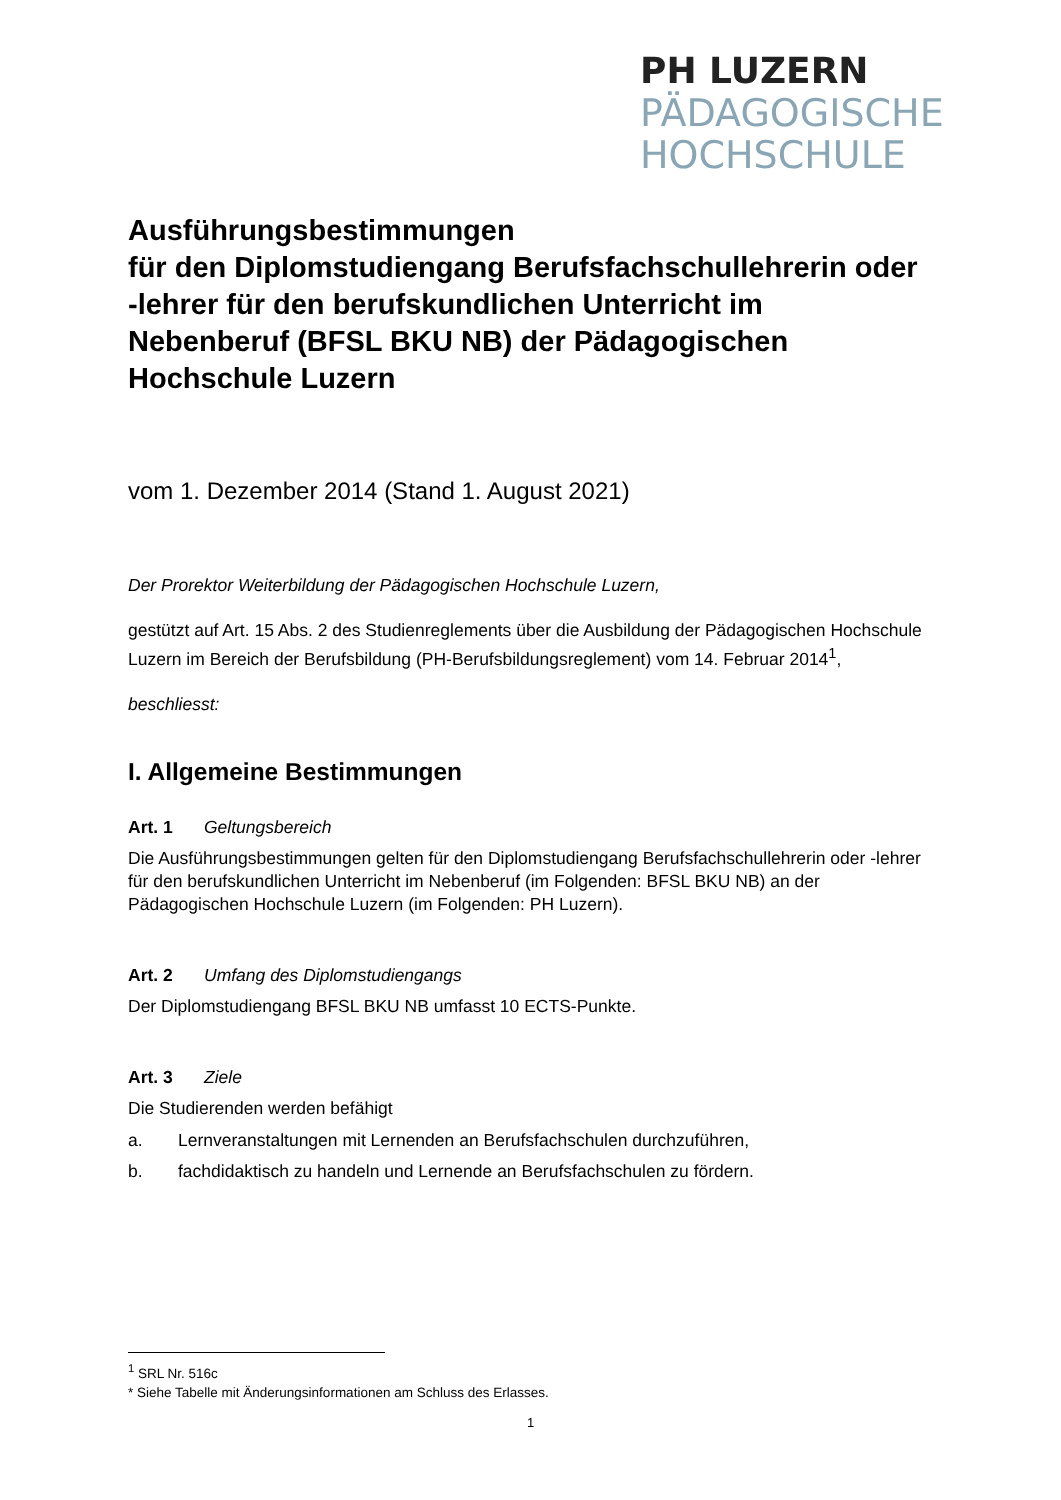PH LUZERN
PÄDAGOGISCHE
HOCHSCHULE
Ausführungsbestimmungen
für den Diplomstudiengang Berufsfachschullehrerin oder -lehrer für den berufskundlichen Unterricht im Nebenberuf (BFSL BKU NB) der Pädagogischen Hochschule Luzern
vom 1. Dezember 2014 (Stand 1. August 2021)
Der Prorektor Weiterbildung der Pädagogischen Hochschule Luzern,
gestützt auf Art. 15 Abs. 2 des Studienreglements über die Ausbildung der Pädagogischen Hochschule Luzern im Bereich der Berufsbildung (PH-Berufsbildungsreglement) vom 14. Februar 2014<sup>1</sup>,
beschliesst:
I. Allgemeine Bestimmungen
Art. 1 Geltungsbereich
Die Ausführungsbestimmungen gelten für den Diplomstudiengang Berufsfachschullehrerin oder -lehrer für den berufskundlichen Unterricht im Nebenberuf (im Folgenden: BFSL BKU NB) an der Pädagogischen Hochschule Luzern (im Folgenden: PH Luzern).
Art. 2 Umfang des Diplomstudiengangs
Der Diplomstudiengang BFSL BKU NB umfasst 10 ECTS-Punkte.
Art. 3 Ziele
Die Studierenden werden befähigt
a. Lernveranstaltungen mit Lernenden an Berufsfachschulen durchzuführen,
b. fachdidaktisch zu handeln und Lernende an Berufsfachschulen zu fördern.
<sup>1</sup> SRL Nr. 516c
* Siehe Tabelle mit Änderungsinformationen am Schluss des Erlasses.
1